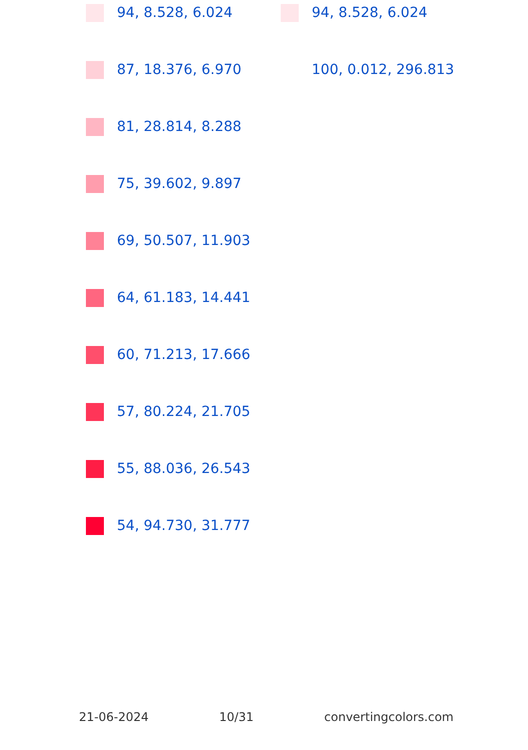94, 8.528, 6.024
87, 18.376, 6.970
81, 28.814, 8.288
75, 39.602, 9.897
69, 50.507, 11.903
64, 61.183, 14.441
60, 71.213, 17.666
57, 80.224, 21.705
55, 88.036, 26.543
54, 94.730, 31.777
94, 8.528, 6.024
100, 0.012, 296.813
21-06-2024 10/31 convertingcolors.com